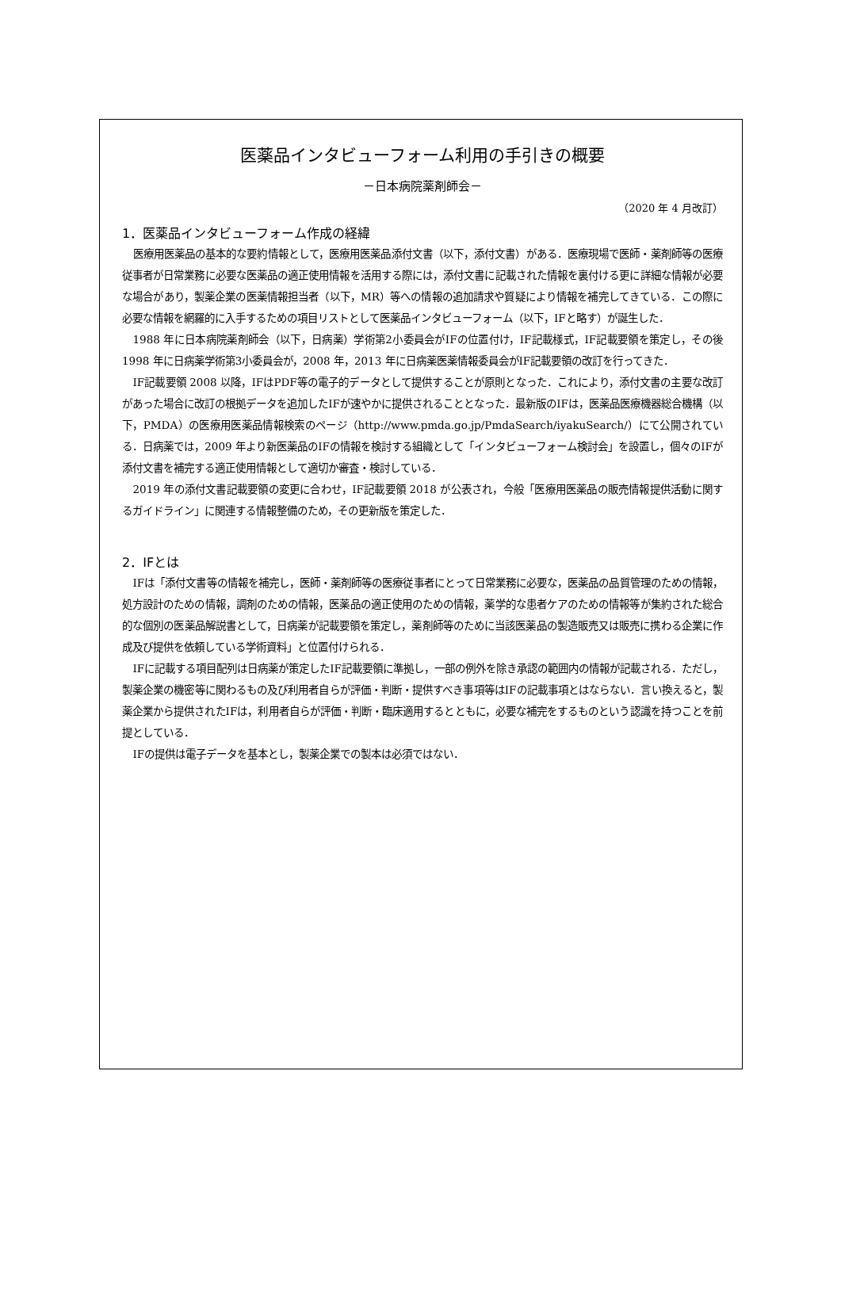医薬品インタビューフォーム利用の手引きの概要
－日本病院薬剤師会－
（2020 年 4 月改訂）
1．医薬品インタビューフォーム作成の経緯
医療用医薬品の基本的な要約情報として，医療用医薬品添付文書（以下，添付文書）がある．医療現場で医師・薬剤師等の医療従事者が日常業務に必要な医薬品の適正使用情報を活用する際には，添付文書に記載された情報を裏付ける更に詳細な情報が必要な場合があり，製薬企業の医薬情報担当者（以下，MR）等への情報の追加請求や質疑により情報を補完してきている．この際に必要な情報を網羅的に入手するための項目リストとして医薬品インタビューフォーム（以下，IFと略す）が誕生した．
1988 年に日本病院薬剤師会（以下，日病薬）学術第2小委員会がIFの位置付け，IF記載様式，IF記載要領を策定し，その後 1998 年に日病薬学術第3小委員会が，2008 年，2013 年に日病薬医薬情報委員会がIF記載要領の改訂を行ってきた．
IF記載要領 2008 以降，IFはPDF等の電子的データとして提供することが原則となった．これにより，添付文書の主要な改訂があった場合に改訂の根拠データを追加したIFが速やかに提供されることとなった．最新版のIFは，医薬品医療機器総合機構（以下，PMDA）の医療用医薬品情報検索のページ（http://www.pmda.go.jp/PmdaSearch/iyakuSearch/）にて公開されている．日病薬では，2009 年より新医薬品のIFの情報を検討する組織として「インタビューフォーム検討会」を設置し，個々のIFが添付文書を補完する適正使用情報として適切か審査・検討している．
2019 年の添付文書記載要領の変更に合わせ，IF記載要領 2018 が公表され，今般「医療用医薬品の販売情報提供活動に関するガイドライン」に関連する情報整備のため，その更新版を策定した．
2．IFとは
IFは「添付文書等の情報を補完し，医師・薬剤師等の医療従事者にとって日常業務に必要な，医薬品の品質管理のための情報，処方設計のための情報，調剤のための情報，医薬品の適正使用のための情報，薬学的な患者ケアのための情報等が集約された総合的な個別の医薬品解説書として，日病薬が記載要領を策定し，薬剤師等のために当該医薬品の製造販売又は販売に携わる企業に作成及び提供を依頼している学術資料」と位置付けられる．
IFに記載する項目配列は日病薬が策定したIF記載要領に準拠し，一部の例外を除き承認の範囲内の情報が記載される．ただし，製薬企業の機密等に関わるもの及び利用者自らが評価・判断・提供すべき事項等はIFの記載事項とはならない．言い換えると，製薬企業から提供されたIFは，利用者自らが評価・判断・臨床適用するとともに，必要な補完をするものという認識を持つことを前提としている．
IFの提供は電子データを基本とし，製薬企業での製本は必須ではない．